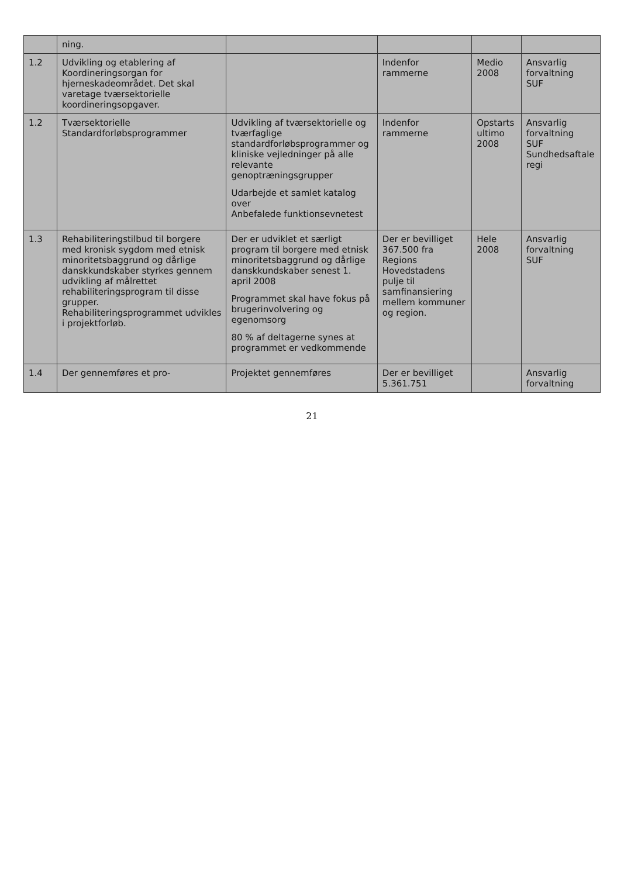| | ning. | | | | |
| 1.2 | Udvikling og etablering af Koordineringsorgan for hjerneskadeområdet. Det skal varetage tværsektorielle koordineringsopgaver. | | Indenfor rammerne | Medio 2008 | Ansvarlig forvaltning SUF |
| 1.2 | Tværsektorielle Standardforløbsprogrammer | Udvikling af tværsektorielle og tværfaglige standardforløbsprogrammer og kliniske vejledninger på alle relevante genoptræningsgrupper Udarbejde et samlet katalog over Anbefalede funktionsevnetest | Indenfor rammerne | Opstarts ultimo 2008 | Ansvarlig forvaltning SUF Sundhedsaftale regi |
| 1.3 | Rehabiliteringstilbud til borgere med kronisk sygdom med etnisk minoritetsbaggrund og dårlige danskkundskaber styrkes gennem udvikling af målrettet rehabiliteringsprogram til disse grupper. Rehabiliteringsprogrammet udvikles i projektforløb. | Der er udviklet et særligt program til borgere med etnisk minoritetsbaggrund og dårlige danskkundskaber senest 1. april 2008 Programmet skal have fokus på brugerinvolvering og egenomsorg 80 % af deltagerne synes at programmet er vedkommende | Der er bevilliget 367.500 fra Regions Hovedstadens pulje til samfinansiering mellem kommuner og region. | Hele 2008 | Ansvarlig forvaltning SUF |
| 1.4 | Der gennemføres et pro- | Projektet gennemføres | Der er bevilliget 5.361.751 | | Ansvarlig forvaltning |
21